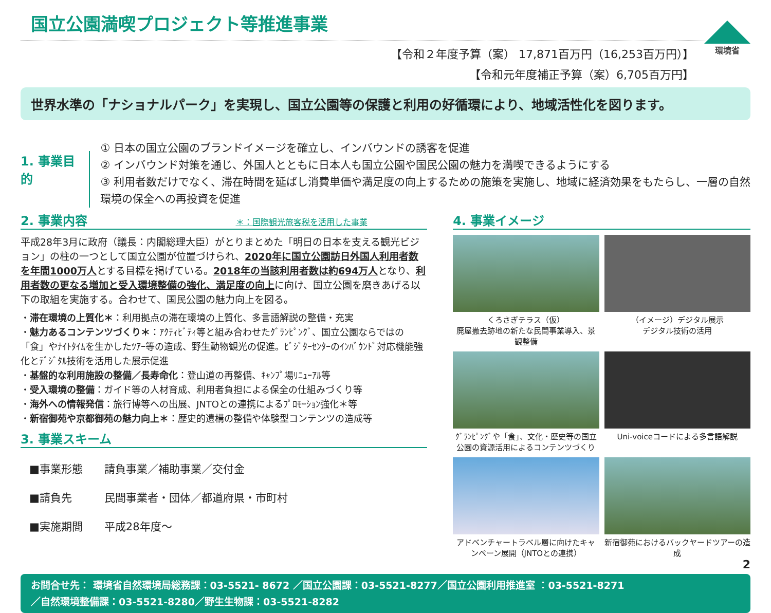国立公園満喫プロジェクト等推進事業
環境省
【令和２年度予算（案） 17,871百万円（16,253百万円）】
【令和元年度補正予算（案）6,705百万円】
世界水準の「ナショナルパーク」を実現し、国立公園等の保護と利用の好循環により、地域活性化を図ります。
1. 事業目的
① 日本の国立公園のブランドイメージを確立し、インバウンドの誘客を促進
② インバウンド対策を通じ、外国人とともに日本人も国立公園や国民公園の魅力を満喫できるようにする
③ 利用者数だけでなく、滞在時間を延ばし消費単価や満足度の向上するための施策を実施し、地域に経済効果をもたらし、一層の自然環境の保全への再投資を促進
2. 事業内容 ＊：国際観光旅客税を活用した事業
平成28年3月に政府（議長：内閣総理大臣）がとりまとめた「明日の日本を支える観光ビジョン」の柱の一つとして国立公園が位置づけられ、2020年に国立公園訪日外国人利用者数を年間1000万人とする目標を掲げている。2018年の当該利用者数は約694万人となり、利用者数の更なる増加と受入環境整備の強化、満足度の向上に向け、国立公園を磨きあげる以下の取組を実施する。合わせて、国民公園の魅力向上を図る。
・滞在環境の上質化＊：利用拠点の滞在環境の上質化、多言語解説の整備・充実
・魅力あるコンテンツづくり＊：ｱｸﾃｨﾋﾞﾃｨ等と組み合わせたｸﾞﾗﾝﾋﾟﾝｸﾞ、国立公園ならではの「食」やﾅｲﾄﾀｲﾑを生かしたﾂｱｰ等の造成、野生動物観光の促進。ﾋﾞｼﾞﾀｰｾﾝﾀｰのｲﾝﾊﾞｳﾝﾄﾞ対応機能強化とﾃﾞｼﾞﾀﾙ技術を活用した展示促進
・基盤的な利用施設の整備／長寿命化：登山道の再整備、ｷｬﾝﾌﾟ場ﾘﾆｭｰｱﾙ等
・受入環境の整備：ガイド等の人材育成、利用者負担による保全の仕組みづくり等
・海外への情報発信：旅行博等への出展、JNTOとの連携によるﾌﾟﾛﾓｰｼｮﾝ強化＊等
・新宿御苑や京都御苑の魅力向上＊：歴史的遺構の整備や体験型コンテンツの造成等
3. 事業スキーム
| ■事業形態 | 請負事業／補助事業／交付金 |
| ■請負先 | 民間事業者・団体／都道府県・市町村 |
| ■実施期間 | 平成28年度～ |
4. 事業イメージ
くろさぎテラス（仮）
廃屋撤去跡地の新たな民間事業導入、景観整備
（イメージ）デジタル展示
デジタル技術の活用
ｸﾞﾗﾝﾋﾟﾝｸﾞや「食」、文化・歴史等の国立公園の資源活用によるコンテンツづくり
Uni-voiceコードによる多言語解説
アドベンチャートラベル層に向けたキャンペーン展開（JNTOとの連携）
新宿御苑におけるバックヤードツアーの造成
2
お問合せ先： 環境省自然環境局総務課：03-5521- 8672 ／国立公園課：03-5521-8277／国立公園利用推進室 ：03-5521-8271
／自然環境整備課：03-5521-8280／野生生物課：03-5521-8282